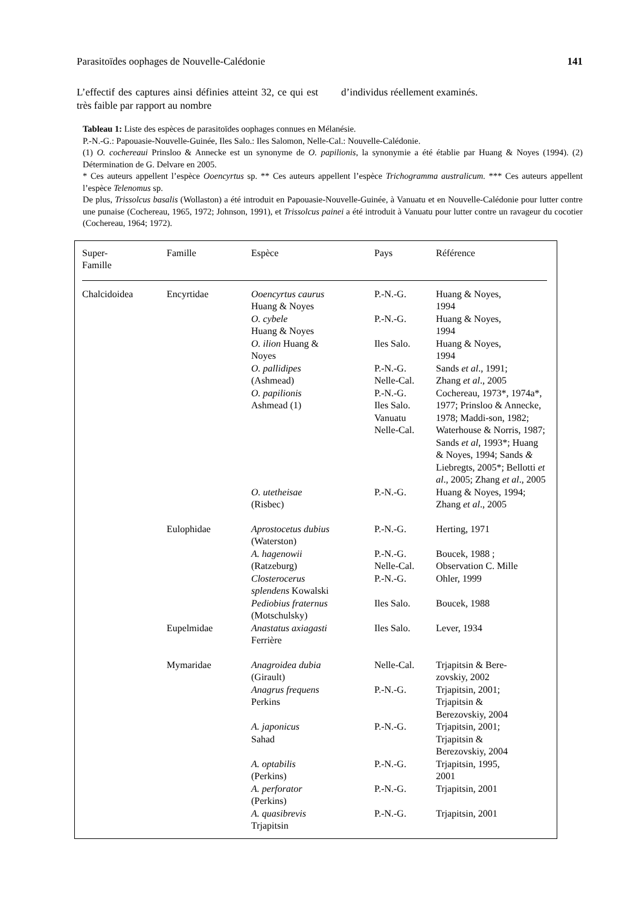Parasitoïdes oophages de Nouvelle-Calédonie 141
L’effectif des captures ainsi définies atteint 32, ce qui est très faible par rapport au nombre
d’individus réellement examinés.
Tableau 1: Liste des espèces de parasitoïdes oophages connues en Mélanésie.
P.-N.-G.: Papouasie-Nouvelle-Guinée, Iles Salo.: Iles Salomon, Nelle-Cal.: Nouvelle-Calédonie.
(1) O. cochereaui Prinsloo & Annecke est un synonyme de O. papilionis, la synonymie a été établie par Huang & Noyes (1994). (2) Détermination de G. Delvare en 2005.
* Ces auteurs appellent l’espèce Ooencyrtus sp. ** Ces auteurs appellent l’espèce Trichogramma australicum. *** Ces auteurs appellent l’espèce Telenomus sp.
De plus, Trissolcus basalis (Wollaston) a été introduit en Papouasie-Nouvelle-Guinée, à Vanuatu et en Nouvelle-Calédonie pour lutter contre une punaise (Cochereau, 1965, 1972; Johnson, 1991), et Trissolcus painei a été introduit à Vanuatu pour lutter contre un ravageur du cocotier (Cochereau, 1964; 1972).
| Super- Famille | Famille | Espèce | Pays | Référence |
| --- | --- | --- | --- | --- |
| Chalcidoidea | Encyrtidae | Ooencyrtus caurus Huang & Noyes | P.-N.-G. | Huang & Noyes, 1994 |
| | | O. cybele Huang & Noyes | P.-N.-G. | Huang & Noyes, 1994 |
| | | O. ilion Huang & Noyes | Iles Salo. | Huang & Noyes, 1994 |
| | | O. pallidipes (Ashmead) | P.-N.-G. Nelle-Cal. | Sands et al ., 1991; Zhang et al ., 2005 |
| | | O. papilionis Ashmead (1) | P.-N.-G. Iles Salo. Vanuatu Nelle-Cal. | Cochereau, 1973*, 1974a*, 1977; Prinsloo & Annecke, 1978; Maddi-son, 1982; Waterhouse & Norris, 1987; Sands et al , 1993*; Huang & Noyes, 1994; Sands & Liebregts, 2005*; Bellotti et al ., 2005; Zhang et al ., 2005 |
| | | O. utetheisae (Risbec) | P.-N.-G. | Huang & Noyes, 1994; Zhang et al ., 2005 |
| | Eulophidae | Aprostocetus dubius (Waterston) | P.-N.-G. | Herting, 1971 |
| | | A. hagenowii (Ratzeburg) | P.-N.-G. Nelle-Cal. | Boucek, 1988 ; Observation C. Mille |
| | | Closterocerus splendens Kowalski | P.-N.-G. | Ohler, 1999 |
| | | Pediobius fraternus (Motschulsky) | Iles Salo. | Boucek, 1988 |
| | Eupelmidae | Anastatus axiagasti Ferrière | Iles Salo. | Lever, 1934 |
| | Mymaridae | Anagroidea dubia (Girault) | Nelle-Cal. | Trjapitsin & Bere- zovskiy, 2002 |
| | | Anagrus frequens Perkins | P.-N.-G. | Trjapitsin, 2001; Trjapitsin & Berezovskiy, 2004 |
| | | A. japonicus Sahad | P.-N.-G. | Trjapitsin, 2001; Trjapitsin & Berezovskiy, 2004 |
| | | A. optabilis (Perkins) | P.-N.-G. | Trjapitsin, 1995, 2001 |
| | | A. perforator (Perkins) | P.-N.-G. | Trjapitsin, 2001 |
| | | A. quasibrevis Trjapitsin | P.-N.-G. | Trjapitsin, 2001 |